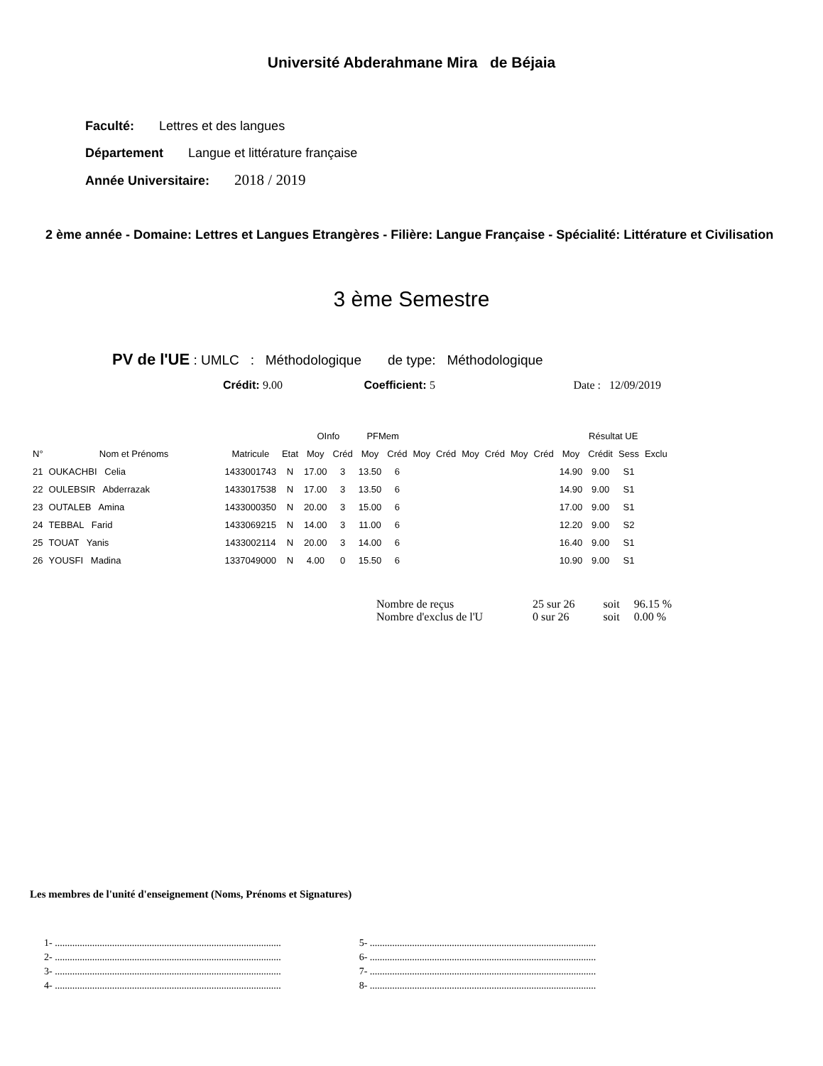Université Abderahmane Mira de Béjaia
Faculté: Lettres et des langues
Département Langue et littérature française
Année Universitaire: 2018 / 2019
2 ème année - Domaine: Lettres et Langues Etrangères - Filière: Langue Française - Spécialité: Littérature et Civilisation
3 ème Semestre
PV de l'UE : UMLC : Méthodologique de type: Méthodologique
Crédit: 9.00 Coefficient: 5 Date : 12/09/2019
| | | | | OInfo | | PFMem | | | | | | | | Résultat UE | | | |
| --- | --- | --- | --- | --- | --- | --- | --- | --- | --- | --- | --- | --- | --- | --- | --- | --- | --- |
| N° | Nom et Prénoms | Matricule | Etat | Moy | Créd | Moy | Créd | Moy | Créd | Moy | Créd | Moy | Créd | Moy | Crédit | Sess | Exclu |
| 21 | OUKACHBI Celia | 1433001743 | N | 17.00 | 3 | 13.50 | 6 | | | | | | | 14.90 | 9.00 | S1 | |
| 22 | OULEBSIR Abderrazak | 1433017538 | N | 17.00 | 3 | 13.50 | 6 | | | | | | | 14.90 | 9.00 | S1 | |
| 23 | OUTALEB Amina | 1433000350 | N | 20.00 | 3 | 15.00 | 6 | | | | | | | 17.00 | 9.00 | S1 | |
| 24 | TEBBAL Farid | 1433069215 | N | 14.00 | 3 | 11.00 | 6 | | | | | | | 12.20 | 9.00 | S2 | |
| 25 | TOUAT Yanis | 1433002114 | N | 20.00 | 3 | 14.00 | 6 | | | | | | | 16.40 | 9.00 | S1 | |
| 26 | YOUSFI Madina | 1337049000 | N | 4.00 | 0 | 15.50 | 6 | | | | | | | 10.90 | 9.00 | S1 | |
| Nombre de reçus | 25 sur 26 | soit | 96.15 % |
| Nombre d'exclus de l'U | 0 sur 26 | soit | 0.00 % |
Les membres de l'unité d'enseignement (Noms, Prénoms et Signatures)
1- ...........................................................................................
2- ...........................................................................................
3- ...........................................................................................
4- ...........................................................................................
5- ...........................................................................................
6- ...........................................................................................
7- ...........................................................................................
8- ...........................................................................................